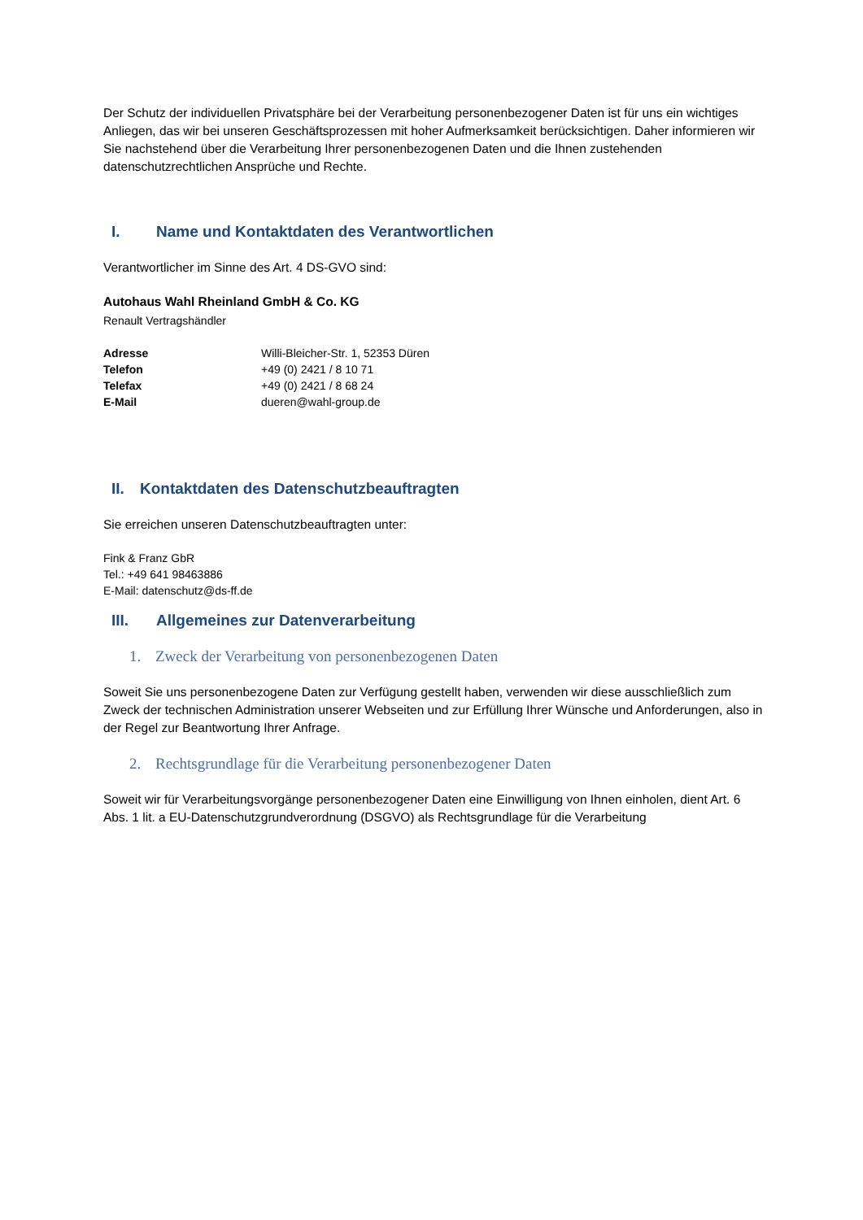Der Schutz der individuellen Privatsphäre bei der Verarbeitung personenbezogener Daten ist für uns ein wichtiges Anliegen, das wir bei unseren Geschäftsprozessen mit hoher Aufmerksamkeit berücksichtigen. Daher informieren wir Sie nachstehend über die Verarbeitung Ihrer personenbezogenen Daten und die Ihnen zustehenden datenschutzrechtlichen Ansprüche und Rechte.
I. Name und Kontaktdaten des Verantwortlichen
Verantwortlicher im Sinne des Art. 4 DS-GVO sind:
Autohaus Wahl Rheinland GmbH & Co. KG
Renault Vertragshändler
| Adresse | Willi-Bleicher-Str. 1, 52353 Düren |
| Telefon | +49 (0) 2421 / 8 10 71 |
| Telefax | +49 (0) 2421 / 8 68 24 |
| E-Mail | dueren@wahl-group.de |
II. Kontaktdaten des Datenschutzbeauftragten
Sie erreichen unseren Datenschutzbeauftragten unter:
Fink & Franz GbR
Tel.: +49 641 98463886
E-Mail: datenschutz@ds-ff.de
III. Allgemeines zur Datenverarbeitung
1. Zweck der Verarbeitung von personenbezogenen Daten
Soweit Sie uns personenbezogene Daten zur Verfügung gestellt haben, verwenden wir diese ausschließlich zum Zweck der technischen Administration unserer Webseiten und zur Erfüllung Ihrer Wünsche und Anforderungen, also in der Regel zur Beantwortung Ihrer Anfrage.
2. Rechtsgrundlage für die Verarbeitung personenbezogener Daten
Soweit wir für Verarbeitungsvorgänge personenbezogener Daten eine Einwilligung von Ihnen einholen, dient Art. 6 Abs. 1 lit. a EU-Datenschutzgrundverordnung (DSGVO) als Rechtsgrundlage für die Verarbeitung